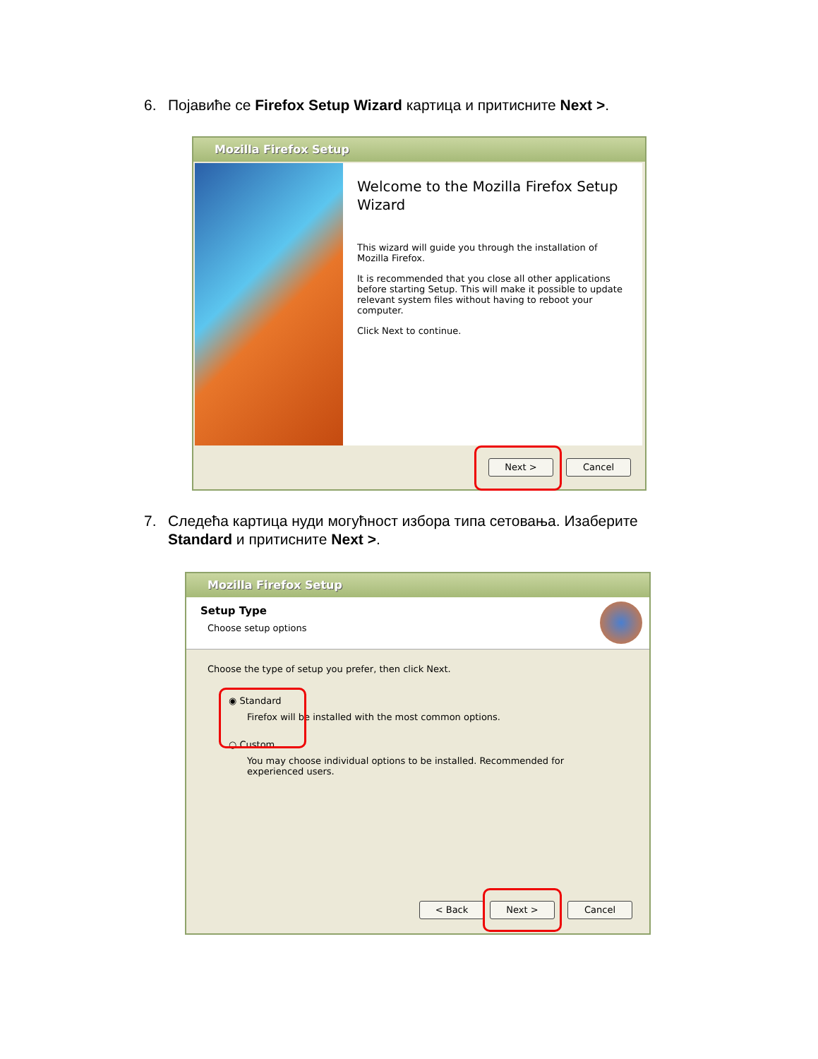6. Појавиће се Firefox Setup Wizard картица и притисните Next >.
Mozilla Firefox Setup
Welcome to the Mozilla Firefox Setup Wizard
This wizard will guide you through the installation of Mozilla Firefox.
It is recommended that you close all other applications before starting Setup. This will make it possible to update relevant system files without having to reboot your computer.
Click Next to continue.
Next > Cancel
7. Следећа картица нуди могућност избора типа сетовања. Изаберите
Standard и притисните Next >.
Mozilla Firefox Setup
Setup Type
Choose setup options
Choose the type of setup you prefer, then click Next.
◉ Standard
Firefox will be installed with the most common options.
○ Custom
You may choose individual options to be installed. Recommended for experienced users.
< Back Next > Cancel